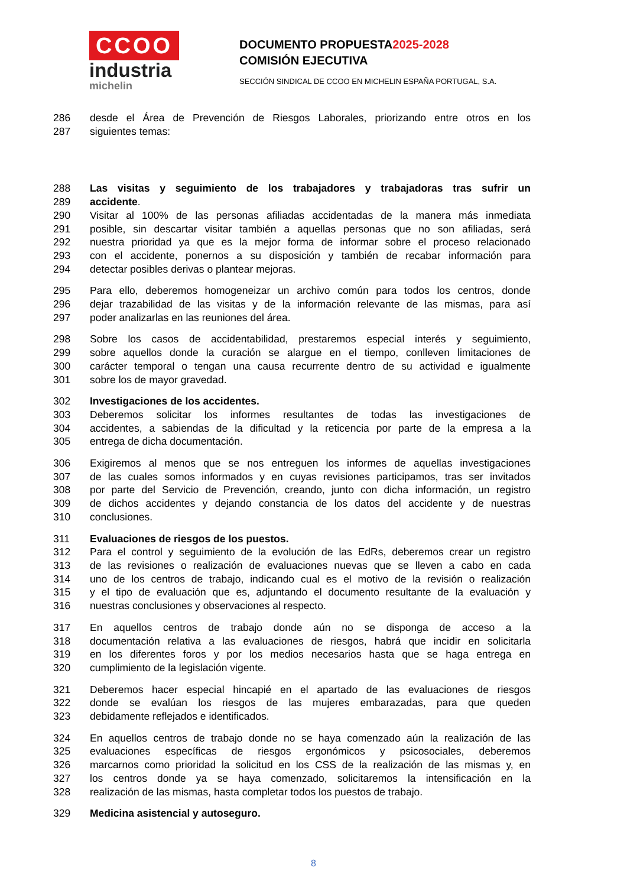CCOO
industria
michelin
DOCUMENTO PROPUESTA2025-2028
COMISIÓN EJECUTIVA
SECCIÓN SINDICAL DE CCOO EN MICHELIN ESPAÑA PORTUGAL, S.A.
286 desde el Área de Prevención de Riesgos Laborales, priorizando entre otros en los
287 siguientes temas:
288 Las visitas y seguimiento de los trabajadores y trabajadoras tras sufrir un
289 accidente.
290 Visitar al 100% de las personas afiliadas accidentadas de la manera más inmediata
291 posible, sin descartar visitar también a aquellas personas que no son afiliadas, será
292 nuestra prioridad ya que es la mejor forma de informar sobre el proceso relacionado
293 con el accidente, ponernos a su disposición y también de recabar información para
294 detectar posibles derivas o plantear mejoras.
295 Para ello, deberemos homogeneizar un archivo común para todos los centros, donde
296 dejar trazabilidad de las visitas y de la información relevante de las mismas, para así
297 poder analizarlas en las reuniones del área.
298 Sobre los casos de accidentabilidad, prestaremos especial interés y seguimiento,
299 sobre aquellos donde la curación se alargue en el tiempo, conlleven limitaciones de
300 carácter temporal o tengan una causa recurrente dentro de su actividad e igualmente
301 sobre los de mayor gravedad.
302 Investigaciones de los accidentes.
303 Deberemos solicitar los informes resultantes de todas las investigaciones de
304 accidentes, a sabiendas de la dificultad y la reticencia por parte de la empresa a la
305 entrega de dicha documentación.
306 Exigiremos al menos que se nos entreguen los informes de aquellas investigaciones
307 de las cuales somos informados y en cuyas revisiones participamos, tras ser invitados
308 por parte del Servicio de Prevención, creando, junto con dicha información, un registro
309 de dichos accidentes y dejando constancia de los datos del accidente y de nuestras
310 conclusiones.
311 Evaluaciones de riesgos de los puestos.
312 Para el control y seguimiento de la evolución de las EdRs, deberemos crear un registro
313 de las revisiones o realización de evaluaciones nuevas que se lleven a cabo en cada
314 uno de los centros de trabajo, indicando cual es el motivo de la revisión o realización
315 y el tipo de evaluación que es, adjuntando el documento resultante de la evaluación y
316 nuestras conclusiones y observaciones al respecto.
317 En aquellos centros de trabajo donde aún no se disponga de acceso a la
318 documentación relativa a las evaluaciones de riesgos, habrá que incidir en solicitarla
319 en los diferentes foros y por los medios necesarios hasta que se haga entrega en
320 cumplimiento de la legislación vigente.
321 Deberemos hacer especial hincapié en el apartado de las evaluaciones de riesgos
322 donde se evalúan los riesgos de las mujeres embarazadas, para que queden
323 debidamente reflejados e identificados.
324 En aquellos centros de trabajo donde no se haya comenzado aún la realización de las
325 evaluaciones específicas de riesgos ergonómicos y psicosociales, deberemos
326 marcarnos como prioridad la solicitud en los CSS de la realización de las mismas y, en
327 los centros donde ya se haya comenzado, solicitaremos la intensificación en la
328 realización de las mismas, hasta completar todos los puestos de trabajo.
329 Medicina asistencial y autoseguro.
8